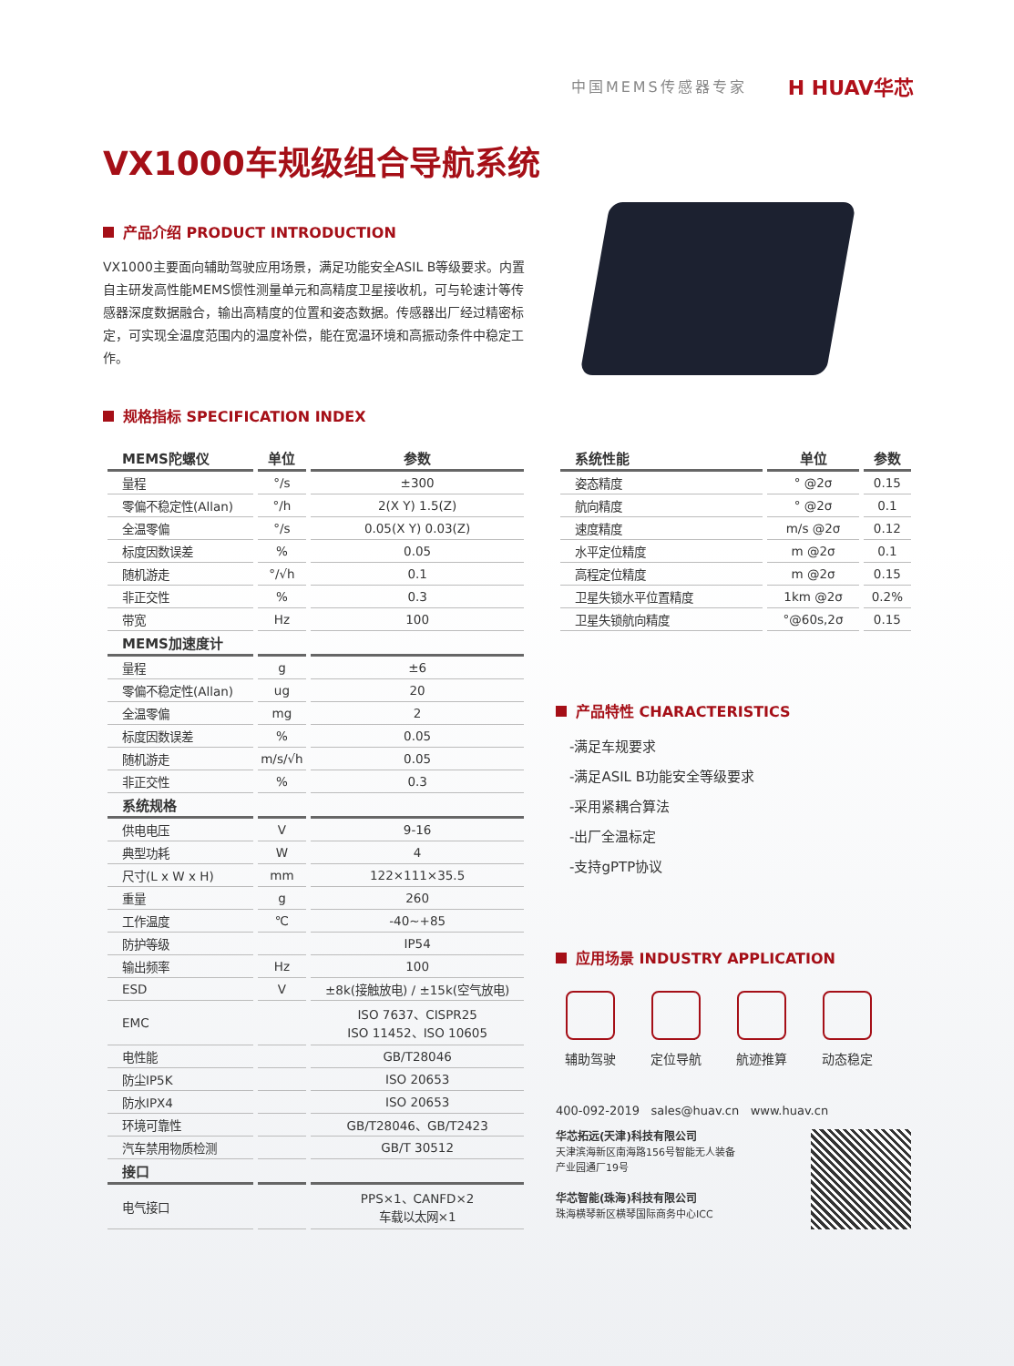中国MEMS传感器专家 H HUAV华芯
VX1000车规级组合导航系统
产品介绍 PRODUCT INTRODUCTION
VX1000主要面向辅助驾驶应用场景，满足功能安全ASIL B等级要求。内置自主研发高性能MEMS惯性测量单元和高精度卫星接收机，可与轮速计等传感器深度数据融合，输出高精度的位置和姿态数据。传感器出厂经过精密标定，可实现全温度范围内的温度补偿，能在宽温环境和高振动条件中稳定工作。
规格指标 SPECIFICATION INDEX
| MEMS陀螺仪 | 单位 | 参数 |
| --- | --- | --- |
| 量程 | °/s | ±300 |
| 零偏不稳定性(Allan) | °/h | 2(X Y) 1.5(Z) |
| 全温零偏 | °/s | 0.05(X Y) 0.03(Z) |
| 标度因数误差 | % | 0.05 |
| 随机游走 | °/√h | 0.1 |
| 非正交性 | % | 0.3 |
| 带宽 | Hz | 100 |
| MEMS加速度计 | | |
| 量程 | g | ±6 |
| 零偏不稳定性(Allan) | ug | 20 |
| 全温零偏 | mg | 2 |
| 标度因数误差 | % | 0.05 |
| 随机游走 | m/s/√h | 0.05 |
| 非正交性 | % | 0.3 |
| 系统规格 | | |
| 供电电压 | V | 9-16 |
| 典型功耗 | W | 4 |
| 尺寸(L x W x H) | mm | 122×111×35.5 |
| 重量 | g | 260 |
| 工作温度 | ℃ | -40~+85 |
| 防护等级 | | IP54 |
| 输出频率 | Hz | 100 |
| ESD | V | ±8k(接触放电) / ±15k(空气放电) |
| EMC | | ISO 7637、CISPR25 ISO 11452、ISO 10605 |
| 电性能 | | GB/T28046 |
| 防尘IP5K | | ISO 20653 |
| 防水IPX4 | | ISO 20653 |
| 环境可靠性 | | GB/T28046、GB/T2423 |
| 汽车禁用物质检测 | | GB/T 30512 |
| 接口 | | |
| 电气接口 | | PPS×1、CANFD×2 车载以太网×1 |
| 系统性能 | 单位 | 参数 |
| --- | --- | --- |
| 姿态精度 | ° @2σ | 0.15 |
| 航向精度 | ° @2σ | 0.1 |
| 速度精度 | m/s @2σ | 0.12 |
| 水平定位精度 | m @2σ | 0.1 |
| 高程定位精度 | m @2σ | 0.15 |
| 卫星失锁水平位置精度 | 1km @2σ | 0.2% |
| 卫星失锁航向精度 | °@60s,2σ | 0.15 |
产品特性 CHARACTERISTICS
-满足车规要求
-满足ASIL B功能安全等级要求
-采用紧耦合算法
-出厂全温标定
-支持gPTP协议
应用场景 INDUSTRY APPLICATION
辅助驾驶 定位导航 航迹推算 动态稳定
400-092-2019 sales@huav.cn www.huav.cn
华芯拓远(天津)科技有限公司
天津滨海新区南海路156号智能无人装备
产业园通厂19号
华芯智能(珠海)科技有限公司
珠海横琴新区横琴国际商务中心ICC